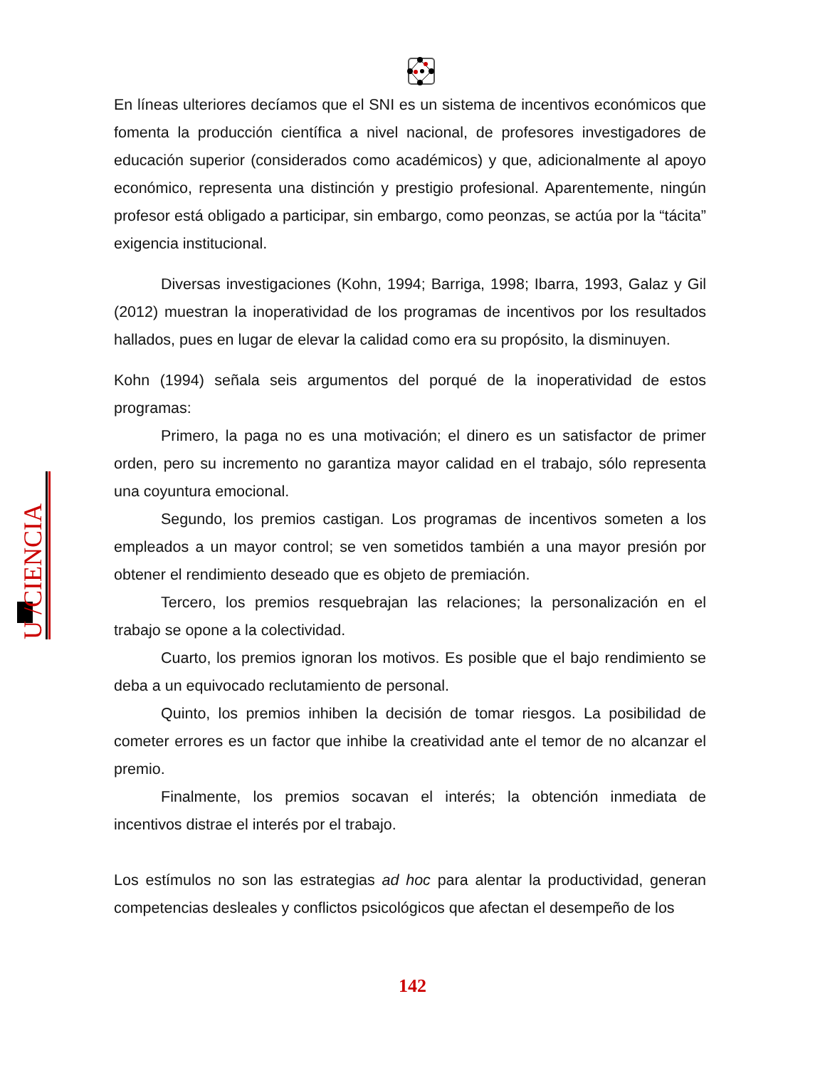U /CIENCIA
En líneas ulteriores decíamos que el SNI es un sistema de incentivos económicos que fomenta la producción científica a nivel nacional, de profesores investigadores de educación superior (considerados como académicos) y que, adicionalmente al apoyo económico, representa una distinción y prestigio profesional. Aparentemente, ningún profesor está obligado a participar, sin embargo, como peonzas, se actúa por la “tácita” exigencia institucional.
Diversas investigaciones (Kohn, 1994; Barriga, 1998; Ibarra, 1993, Galaz y Gil (2012) muestran la inoperatividad de los programas de incentivos por los resultados hallados, pues en lugar de elevar la calidad como era su propósito, la disminuyen.
Kohn (1994) señala seis argumentos del porqué de la inoperatividad de estos programas:
Primero, la paga no es una motivación; el dinero es un satisfactor de primer orden, pero su incremento no garantiza mayor calidad en el trabajo, sólo representa una coyuntura emocional.
Segundo, los premios castigan. Los programas de incentivos someten a los empleados a un mayor control; se ven sometidos también a una mayor presión por obtener el rendimiento deseado que es objeto de premiación.
Tercero, los premios resquebrajan las relaciones; la personalización en el trabajo se opone a la colectividad.
Cuarto, los premios ignoran los motivos. Es posible que el bajo rendimiento se deba a un equivocado reclutamiento de personal.
Quinto, los premios inhiben la decisión de tomar riesgos. La posibilidad de cometer errores es un factor que inhibe la creatividad ante el temor de no alcanzar el premio.
Finalmente, los premios socavan el interés; la obtención inmediata de incentivos distrae el interés por el trabajo.
Los estímulos no son las estrategias ad hoc para alentar la productividad, generan competencias desleales y conflictos psicológicos que afectan el desempeño de los
142